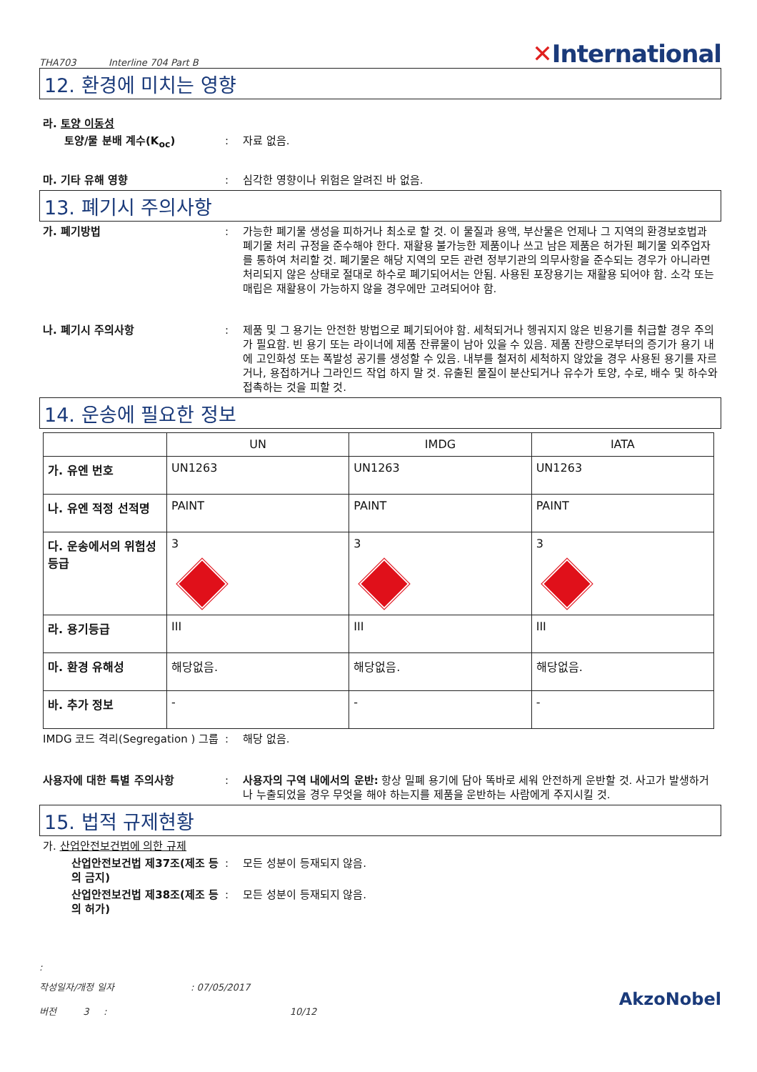THA703 Interline 704 Part B
✕International
12. 환경에 미치는 영향
라. 토양 이동성
토양/물 분배 계수(K<sub>oc</sub>) : 자료 없음.
마. 기타 유해 영향 : 심각한 영향이나 위험은 알려진 바 없음.
13. 폐기시 주의사항
가. 폐기방법 : 가능한 폐기물 생성을 피하거나 최소로 할 것. 이 물질과 용액, 부산물은 언제나 그 지역의 환경보호법과 폐기물 처리 규정을 준수해야 한다. 재활용 불가능한 제품이나 쓰고 남은 제품은 허가된 폐기물 외주업자를 통하여 처리할 것. 폐기물은 해당 지역의 모든 관련 정부기관의 의무사항을 준수되는 경우가 아니라면 처리되지 않은 상태로 절대로 하수로 폐기되어서는 안됨. 사용된 포장용기는 재활용 되어야 함. 소각 또는 매립은 재활용이 가능하지 않을 경우에만 고려되어야 함.
나. 폐기시 주의사항 : 제품 및 그 용기는 안전한 방법으로 폐기되어야 함. 세척되거나 헹궈지지 않은 빈용기를 취급할 경우 주의가 필요함. 빈 용기 또는 라이너에 제품 잔류물이 남아 있을 수 있음. 제품 잔량으로부터의 증기가 용기 내에 고인화성 또는 폭발성 공기를 생성할 수 있음. 내부를 철저히 세척하지 않았을 경우 사용된 용기를 자르거나, 용접하거나 그라인드 작업 하지 말 것. 유출된 물질이 분산되거나 유수가 토양, 수로, 배수 및 하수와 접촉하는 것을 피할 것.
14. 운송에 필요한 정보
| | UN | IMDG | IATA |
| --- | --- | --- | --- |
| 가. 유엔 번호 | UN1263 | UN1263 | UN1263 |
| 나. 유엔 적정 선적명 | PAINT | PAINT | PAINT |
| 다. 운송에서의 위험성 등급 | 3 | 3 | 3 |
| 라. 용기등급 | III | III | III |
| 마. 환경 유해성 | 해당없음. | 해당없음. | 해당없음. |
| 바. 추가 정보 | - | - | - |
IMDG 코드 격리(Segregation ) 그룹
: 해당 없음.
사용자에 대한 특별 주의사항 : 사용자의 구역 내에서의 운반: 항상 밀폐 용기에 담아 똑바로 세워 안전하게 운반할 것. 사고가 발생하거나 누출되었을 경우 무엇을 해야 하는지를 제품을 운반하는 사람에게 주지시킬 것.
15. 법적 규제현황
가. 산업안전보건법에 의한 규제
산업안전보건법 제37조(제조 등의 금지)
: 모든 성분이 등재되지 않음.
산업안전보건법 제38조(제조 등의 허가)
: 모든 성분이 등재되지 않음.
:
작성일자/개정 일자 : 07/05/2017
버전 3 : 10/12
AkzoNobel